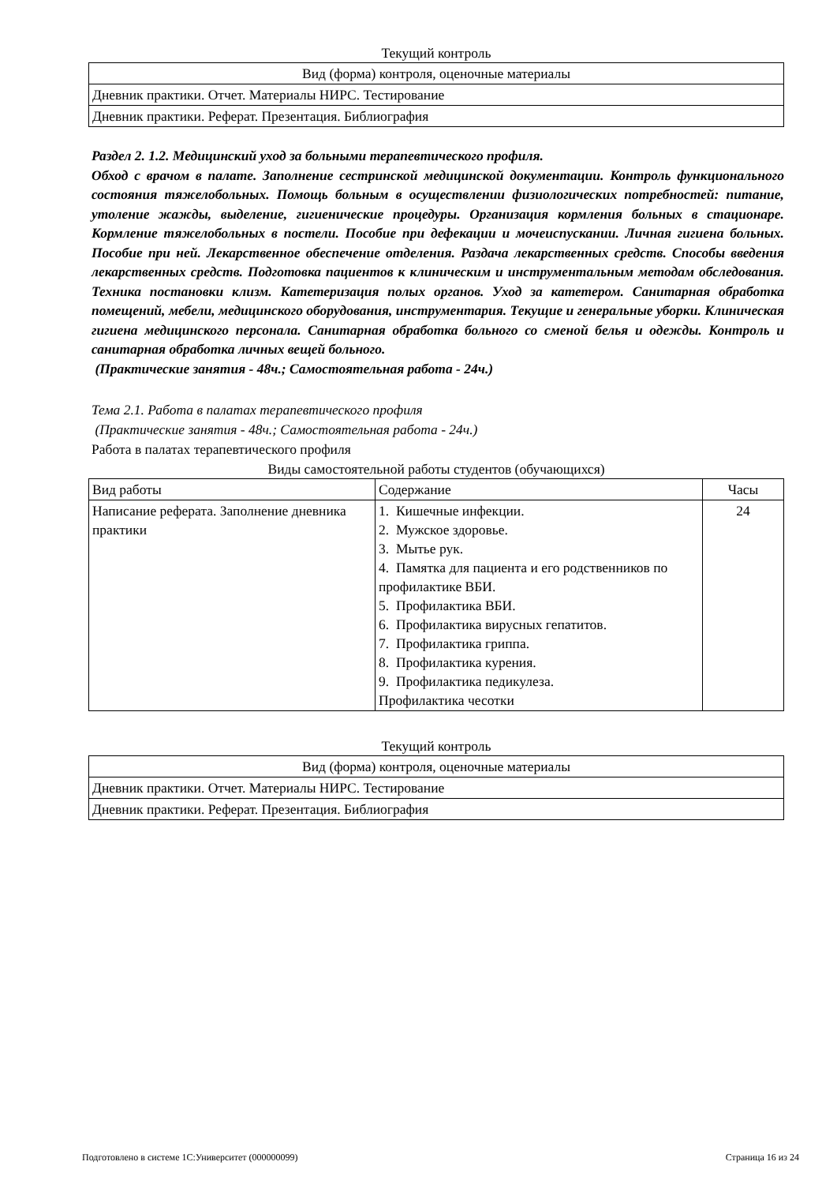Текущий контроль
| Вид (форма) контроля, оценочные материалы |
| --- |
| Дневник практики. Отчет. Материалы НИРС. Тестирование |
| Дневник практики. Реферат. Презентация. Библиография |
Раздел 2. 1.2. Медицинский уход за больными терапевтического профиля.
Обход с врачом в палате. Заполнение сестринской медицинской документации. Контроль функционального состояния тяжелобольных. Помощь больным в осуществлении физиологических потребностей: питание, утоление жажды, выделение, гигиенические процедуры. Организация кормления больных в стационаре. Кормление тяжелобольных в постели. Пособие при дефекации и мочеиспускании. Личная гигиена больных. Пособие при ней. Лекарственное обеспечение отделения. Раздача лекарственных средств. Способы введения лекарственных средств. Подготовка пациентов к клиническим и инструментальным методам обследования. Техника постановки клизм. Катетеризация полых органов. Уход за катетером. Санитарная обработка помещений, мебели, медицинского оборудования, инструментария. Текущие и генеральные уборки. Клиническая гигиена медицинского персонала. Санитарная обработка больного со сменой белья и одежды. Контроль и санитарная обработка личных вещей больного.
(Практические занятия - 48ч.; Самостоятельная работа - 24ч.)
Тема 2.1. Работа в палатах терапевтического профиля
(Практические занятия - 48ч.; Самостоятельная работа - 24ч.)
Работа в палатах терапевтического профиля
Виды самостоятельной работы студентов (обучающихся)
| Вид работы | Содержание | Часы |
| --- | --- | --- |
| Написание реферата. Заполнение дневника практики | 1. Кишечные инфекции. 2. Мужское здоровье. 3. Мытье рук. 4. Памятка для пациента и его родственников по профилактике ВБИ. 5. Профилактика ВБИ. 6. Профилактика вирусных гепатитов. 7. Профилактика гриппа. 8. Профилактика курения. 9. Профилактика педикулеза. Профилактика чесотки | 24 |
Текущий контроль
| Вид (форма) контроля, оценочные материалы |
| --- |
| Дневник практики. Отчет. Материалы НИРС. Тестирование |
| Дневник практики. Реферат. Презентация. Библиография |
Подготовлено в системе 1С:Университет (000000099) Страница 16 из 24